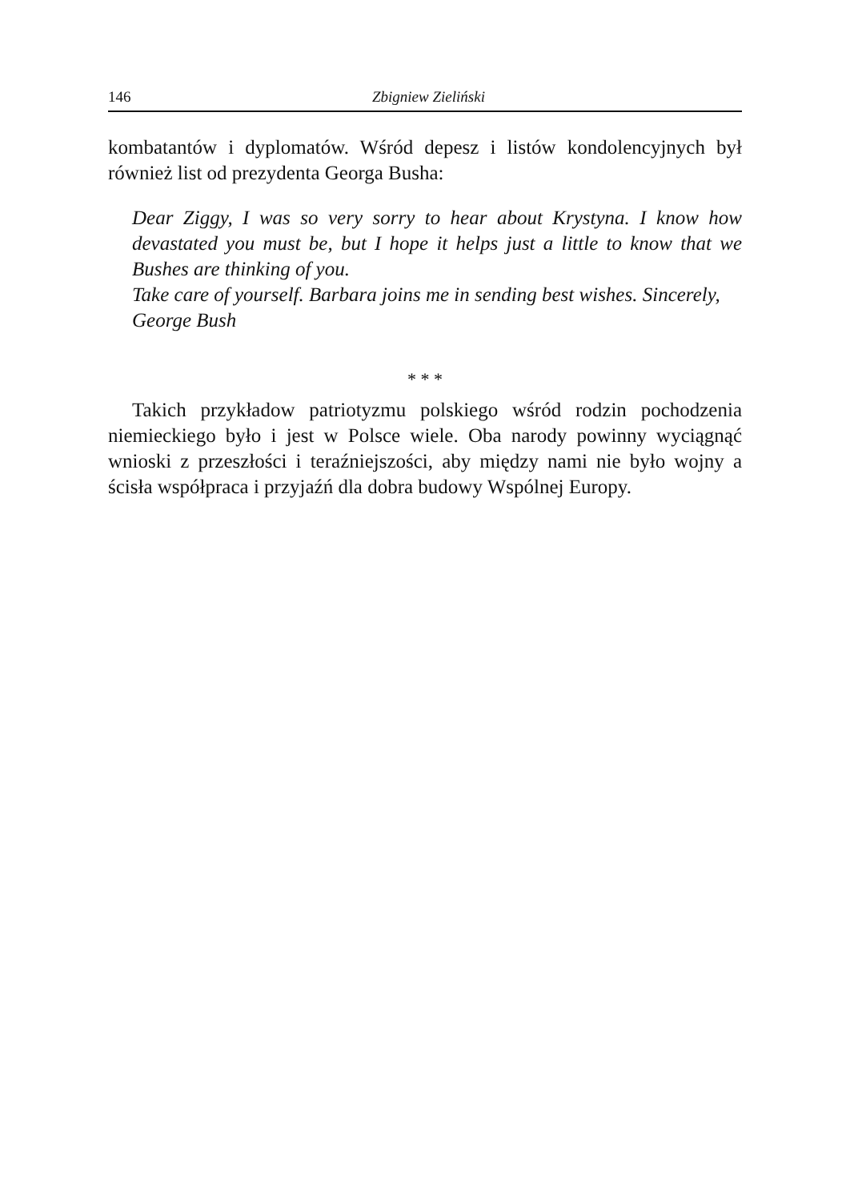146 Zbigniew Zieliński
kombatantów i dyplomatów. Wśród depesz i listów kondolencyjnych był również list od prezydenta Georga Busha:
Dear Ziggy, I was so very sorry to hear about Krystyna. I know how devastated you must be, but I hope it helps just a little to know that we Bushes are thinking of you.
Take care of yourself. Barbara joins me in sending best wishes. Sincerely,
George Bush
* * *
Takich przykładow patriotyzmu polskiego wśród rodzin pochodzenia niemieckiego było i jest w Polsce wiele. Oba narody powinny wyciągnąć wnioski z przeszłości i teraźniejszości, aby między nami nie było wojny a ścisła współpraca i przyjaźń dla dobra budowy Wspólnej Europy.